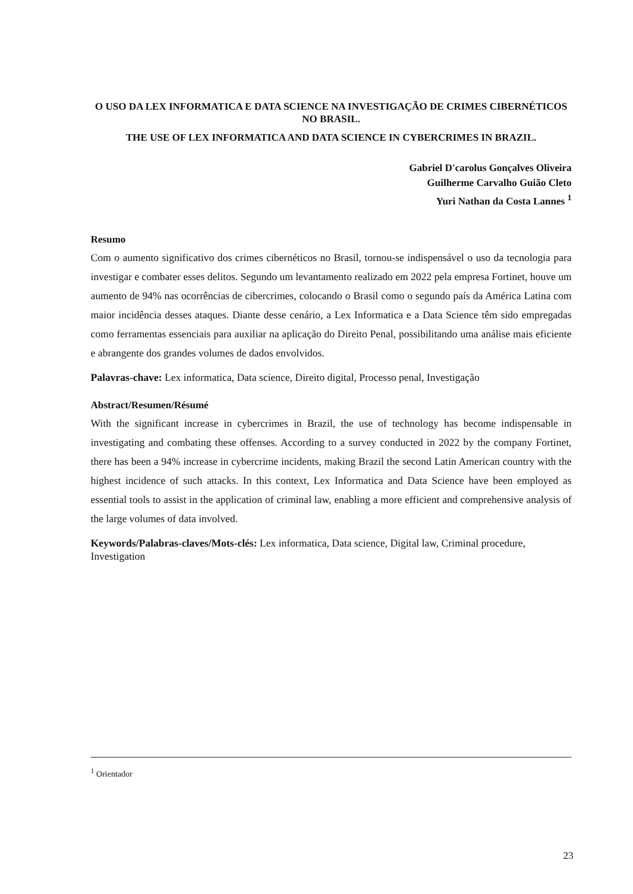O USO DA LEX INFORMATICA E DATA SCIENCE NA INVESTIGAÇÃO DE CRIMES CIBERNÉTICOS NO BRASIL.
THE USE OF LEX INFORMATICA AND DATA SCIENCE IN CYBERCRIMES IN BRAZIL.
Gabriel D'carolus Gonçalves Oliveira
Guilherme Carvalho Guião Cleto
Yuri Nathan da Costa Lannes <sup>1</sup>
Resumo
Com o aumento significativo dos crimes cibernéticos no Brasil, tornou-se indispensável o uso da tecnologia para investigar e combater esses delitos. Segundo um levantamento realizado em 2022 pela empresa Fortinet, houve um aumento de 94% nas ocorrências de cibercrimes, colocando o Brasil como o segundo país da América Latina com maior incidência desses ataques. Diante desse cenário, a Lex Informatica e a Data Science têm sido empregadas como ferramentas essenciais para auxiliar na aplicação do Direito Penal, possibilitando uma análise mais eficiente e abrangente dos grandes volumes de dados envolvidos.
Palavras-chave: Lex informatica, Data science, Direito digital, Processo penal, Investigação
Abstract/Resumen/Résumé
With the significant increase in cybercrimes in Brazil, the use of technology has become indispensable in investigating and combating these offenses. According to a survey conducted in 2022 by the company Fortinet, there has been a 94% increase in cybercrime incidents, making Brazil the second Latin American country with the highest incidence of such attacks. In this context, Lex Informatica and Data Science have been employed as essential tools to assist in the application of criminal law, enabling a more efficient and comprehensive analysis of the large volumes of data involved.
Keywords/Palabras-claves/Mots-clés: Lex informatica, Data science, Digital law, Criminal procedure, Investigation
<sup>1</sup> Orientador
23